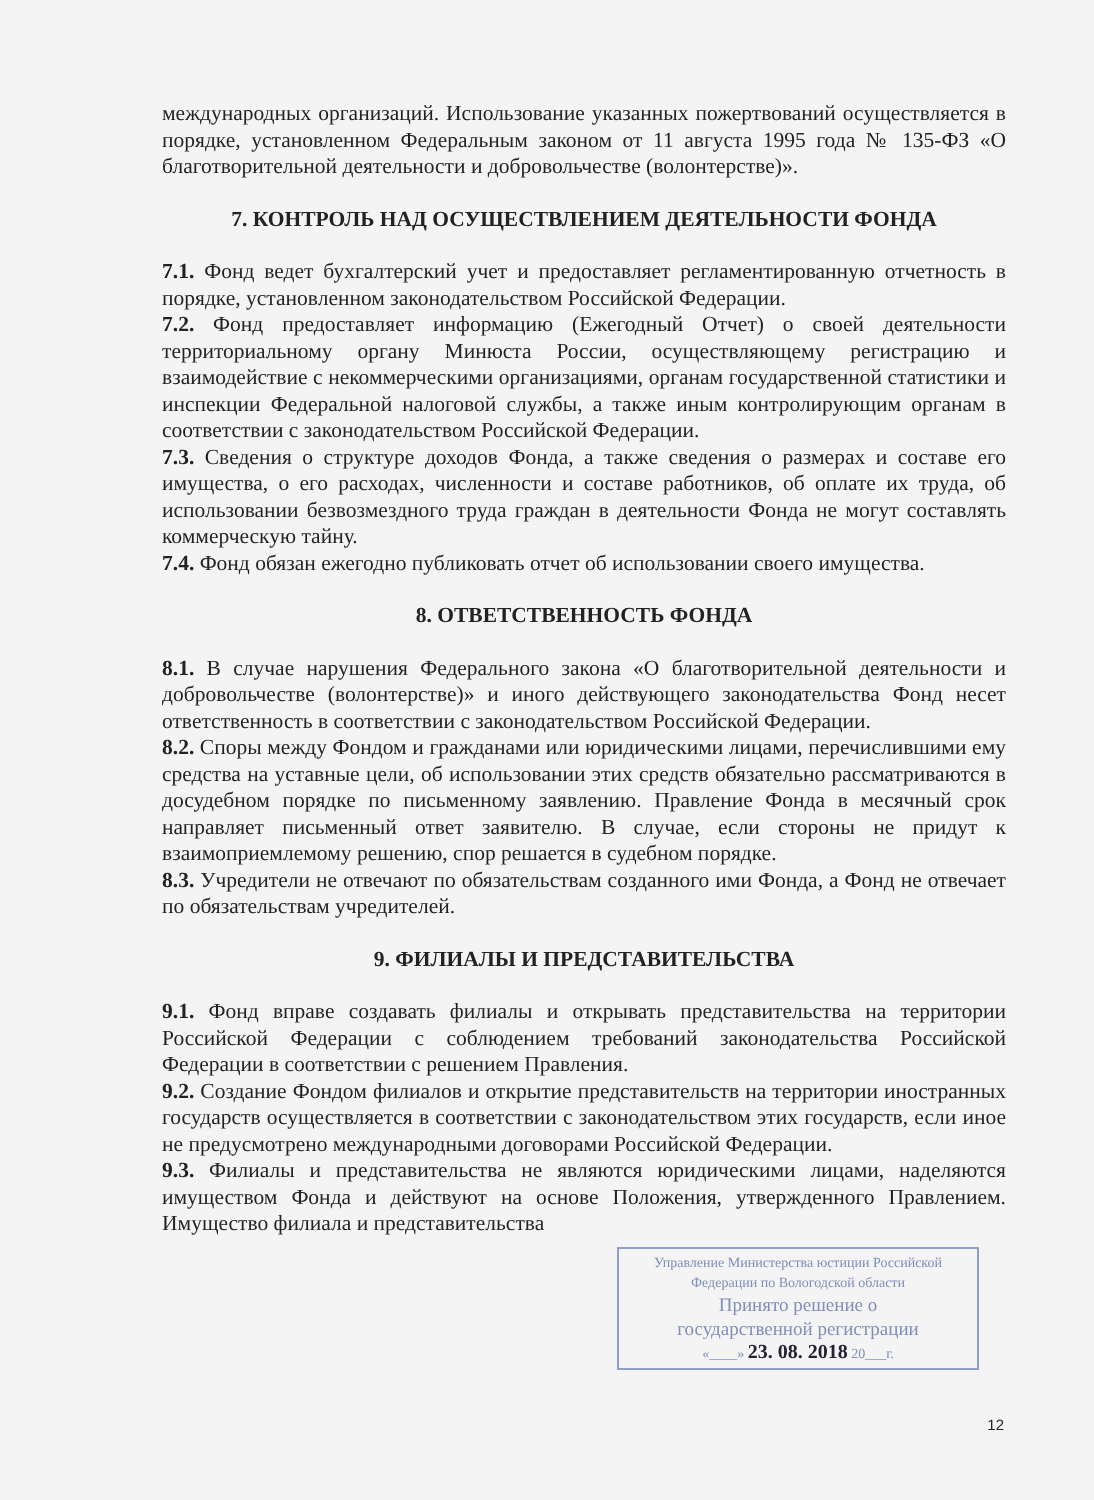международных организаций. Использование указанных пожертвований осуществляется в порядке, установленном Федеральным законом от 11 августа 1995 года № 135-ФЗ «О благотворительной деятельности и добровольчестве (волонтерстве)».
7. КОНТРОЛЬ НАД ОСУЩЕСТВЛЕНИЕМ ДЕЯТЕЛЬНОСТИ ФОНДА
7.1. Фонд ведет бухгалтерский учет и предоставляет регламентированную отчетность в порядке, установленном законодательством Российской Федерации.
7.2. Фонд предоставляет информацию (Ежегодный Отчет) о своей деятельности территориальному органу Минюста России, осуществляющему регистрацию и взаимодействие с некоммерческими организациями, органам государственной статистики и инспекции Федеральной налоговой службы, а также иным контролирующим органам в соответствии с законодательством Российской Федерации.
7.3. Сведения о структуре доходов Фонда, а также сведения о размерах и составе его имущества, о его расходах, численности и составе работников, об оплате их труда, об использовании безвозмездного труда граждан в деятельности Фонда не могут составлять коммерческую тайну.
7.4. Фонд обязан ежегодно публиковать отчет об использовании своего имущества.
8. ОТВЕТСТВЕННОСТЬ ФОНДА
8.1. В случае нарушения Федерального закона «О благотворительной деятельности и добровольчестве (волонтерстве)» и иного действующего законодательства Фонд несет ответственность в соответствии с законодательством Российской Федерации.
8.2. Споры между Фондом и гражданами или юридическими лицами, перечислившими ему средства на уставные цели, об использовании этих средств обязательно рассматриваются в досудебном порядке по письменному заявлению. Правление Фонда в месячный срок направляет письменный ответ заявителю. В случае, если стороны не придут к взаимоприемлемому решению, спор решается в судебном порядке.
8.3. Учредители не отвечают по обязательствам созданного ими Фонда, а Фонд не отвечает по обязательствам учредителей.
9. ФИЛИАЛЫ И ПРЕДСТАВИТЕЛЬСТВА
9.1. Фонд вправе создавать филиалы и открывать представительства на территории Российской Федерации с соблюдением требований законодательства Российской Федерации в соответствии с решением Правления.
9.2. Создание Фондом филиалов и открытие представительств на территории иностранных государств осуществляется в соответствии с законодательством этих государств, если иное не предусмотрено международными договорами Российской Федерации.
9.3. Филиалы и представительства не являются юридическими лицами, наделяются имуществом Фонда и действуют на основе Положения, утвержденного Правлением. Имущество филиала и представительства
Управление Министерства юстиции Российской
Федерации по Вологодской области
Принято решение о
государственной регистрации
«____» 23. 08. 2018 20___г.
12